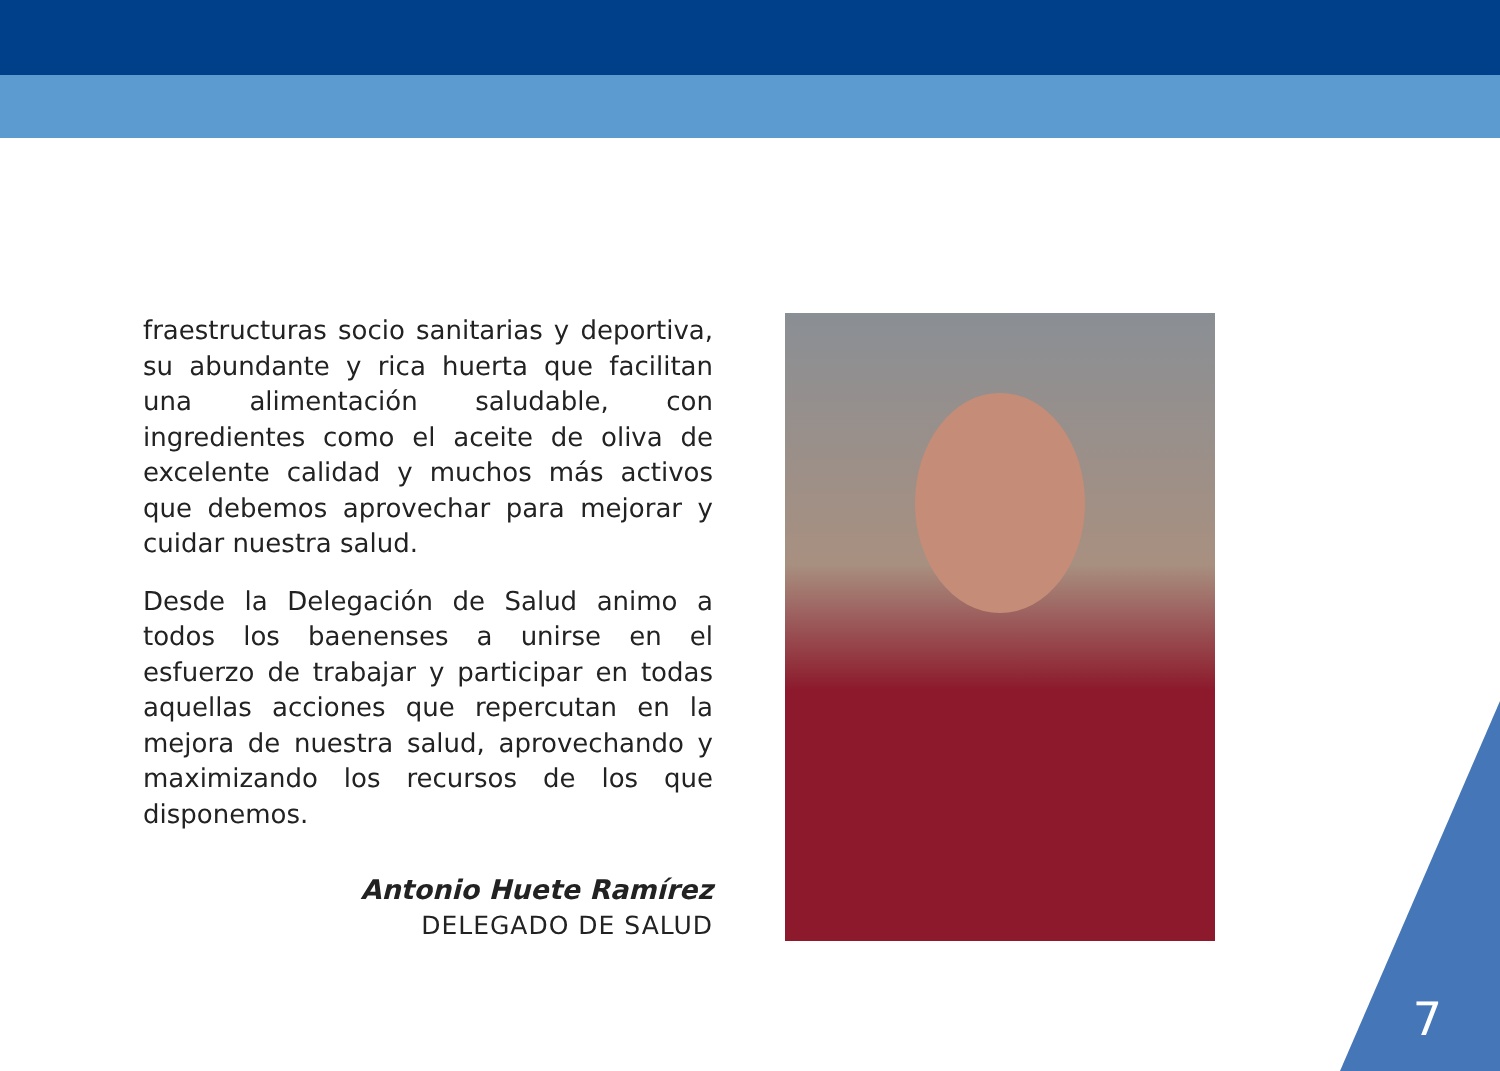fraestructuras socio sanitarias y deportiva, su abundante y rica huerta que facilitan una alimentación saludable, con ingredientes como el aceite de oliva de excelente calidad y muchos más activos que debemos aprovechar para mejorar y cuidar nuestra salud.
Desde la Delegación de Salud animo a todos los baenenses a unirse en el esfuerzo de trabajar y participar en todas aquellas acciones que repercutan en la mejora de nuestra salud, aprovechando y maximizando los recursos de los que disponemos.
Antonio Huete Ramírez
DELEGADO DE SALUD
7